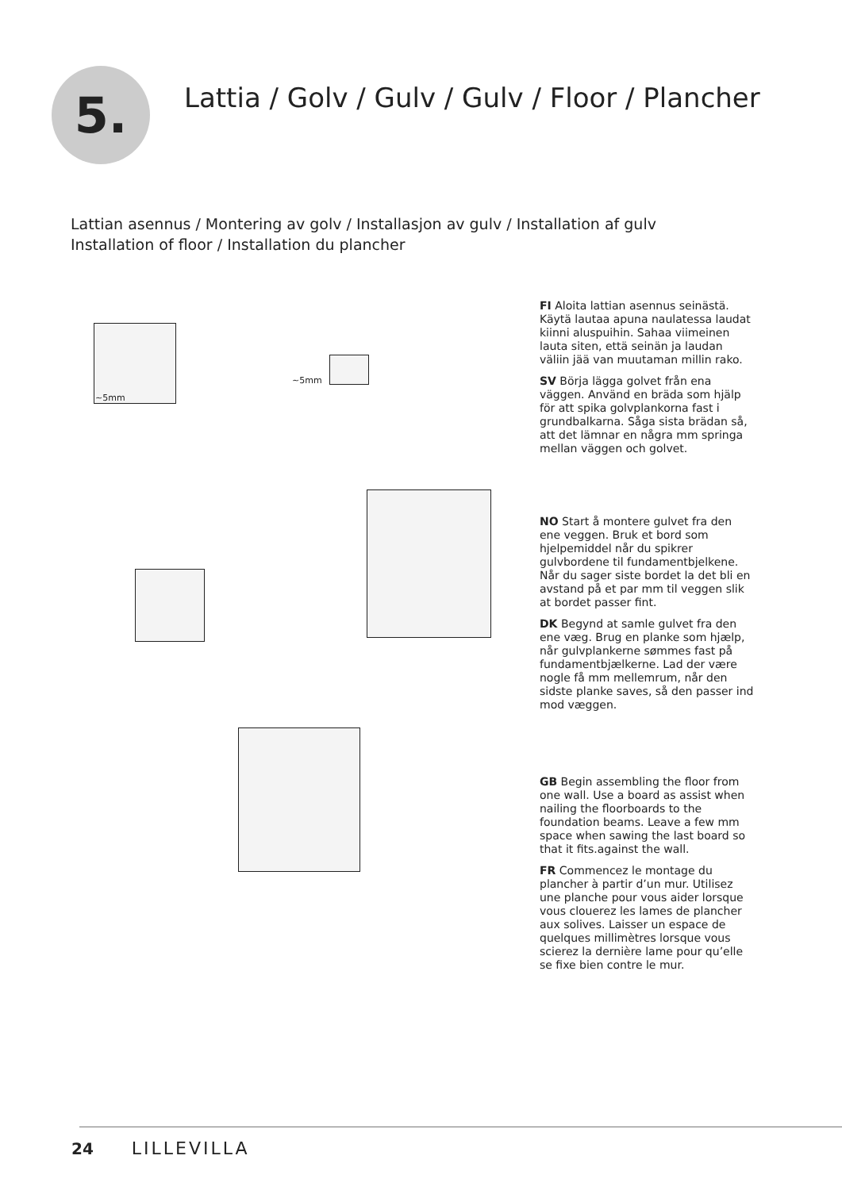5.
Lattia / Golv / Gulv / Gulv / Floor / Plancher
Lattian asennus / Montering av golv / Installasjon av gulv / Installation af gulv
Installation of floor / Installation du plancher
~5mm
~5mm
FI Aloita lattian asennus seinästä. Käytä lautaa apuna naulatessa laudat kiinni aluspuihin. Sahaa viimeinen lauta siten, että seinän ja laudan väliin jää van muutaman millin rako.
SV Börja lägga golvet från ena väggen. Använd en bräda som hjälp för att spika golvplankorna fast i grundbalkarna. Såga sista brädan så, att det lämnar en några mm springa mellan väggen och golvet.
NO Start å montere gulvet fra den ene veggen. Bruk et bord som hjelpemiddel når du spikrer gulvbordene til fundamentbjelkene. Når du sager siste bordet la det bli en avstand på et par mm til veggen slik at bordet passer fint.
DK Begynd at samle gulvet fra den ene væg. Brug en planke som hjælp, når gulvplankerne sømmes fast på fundamentbjælkerne. Lad der være nogle få mm mellemrum, når den sidste planke saves, så den passer ind mod væggen.
GB Begin assembling the floor from one wall. Use a board as assist when nailing the floorboards to the foundation beams. Leave a few mm space when sawing the last board so that it fits.against the wall.
FR Commencez le montage du plancher à partir d’un mur. Utilisez une planche pour vous aider lorsque vous clouerez les lames de plancher aux solives. Laisser un espace de quelques millimètres lorsque vous scierez la dernière lame pour qu’elle se fixe bien contre le mur.
24 LILLEVILLA